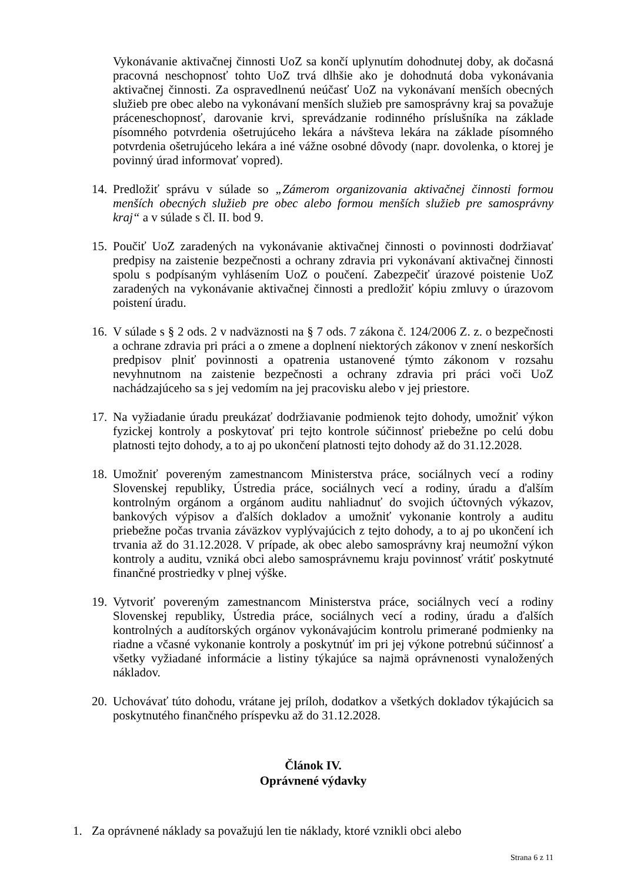Vykonávanie aktivačnej činnosti UoZ sa končí uplynutím dohodnutej doby, ak dočasná pracovná neschopnosť tohto UoZ trvá dlhšie ako je dohodnutá doba vykonávania aktivačnej činnosti. Za ospravedlnenú neúčasť UoZ na vykonávaní menších obecných služieb pre obec alebo na vykonávaní menších služieb pre samosprávny kraj sa považuje práceneschopnosť, darovanie krvi, sprevádzanie rodinného príslušníka na základe písomného potvrdenia ošetrujúceho lekára a návšteva lekára na základe písomného potvrdenia ošetrujúceho lekára a iné vážne osobné dôvody (napr. dovolenka, o ktorej je povinný úrad informovať vopred).
14. Predložiť správu v súlade so „Zámerom organizovania aktivačnej činnosti formou menších obecných služieb pre obec alebo formou menších služieb pre samosprávny kraj“ a v súlade s čl. II. bod 9.
15. Poučiť UoZ zaradených na vykonávanie aktivačnej činnosti o povinnosti dodržiavať predpisy na zaistenie bezpečnosti a ochrany zdravia pri vykonávaní aktivačnej činnosti spolu s podpísaným vyhlásením UoZ o poučení. Zabezpečiť úrazové poistenie UoZ zaradených na vykonávanie aktivačnej činnosti a predložiť kópiu zmluvy o úrazovom poistení úradu.
16. V súlade s § 2 ods. 2 v nadväznosti na § 7 ods. 7 zákona č. 124/2006 Z. z. o bezpečnosti a ochrane zdravia pri práci a o zmene a doplnení niektorých zákonov v znení neskorších predpisov plniť povinnosti a opatrenia ustanovené týmto zákonom v rozsahu nevyhnutnom na zaistenie bezpečnosti a ochrany zdravia pri práci voči UoZ nachádzajúceho sa s jej vedomím na jej pracovisku alebo v jej priestore.
17. Na vyžiadanie úradu preukázať dodržiavanie podmienok tejto dohody, umožniť výkon fyzickej kontroly a poskytovať pri tejto kontrole súčinnosť priebežne po celú dobu platnosti tejto dohody, a to aj po ukončení platnosti tejto dohody až do 31.12.2028.
18. Umožniť povereným zamestnancom Ministerstva práce, sociálnych vecí a rodiny Slovenskej republiky, Ústredia práce, sociálnych vecí a rodiny, úradu a ďalším kontrolným orgánom a orgánom auditu nahliadnuť do svojich účtovných výkazov, bankových výpisov a ďalších dokladov a umožniť vykonanie kontroly a auditu priebežne počas trvania záväzkov vyplývajúcich z tejto dohody, a to aj po ukončení ich trvania až do 31.12.2028. V prípade, ak obec alebo samosprávny kraj neumožní výkon kontroly a auditu, vzniká obci alebo samosprávnemu kraju povinnosť vrátiť poskytnuté finančné prostriedky v plnej výške.
19. Vytvoriť povereným zamestnancom Ministerstva práce, sociálnych vecí a rodiny Slovenskej republiky, Ústredia práce, sociálnych vecí a rodiny, úradu a ďalších kontrolných a audítorských orgánov vykonávajúcim kontrolu primerané podmienky na riadne a včasné vykonanie kontroly a poskytnúť im pri jej výkone potrebnú súčinnosť a všetky vyžiadané informácie a listiny týkajúce sa najmä oprávnenosti vynaložených nákladov.
20. Uchovávať túto dohodu, vrátane jej príloh, dodatkov a všetkých dokladov týkajúcich sa poskytnutého finančného príspevku až do 31.12.2028.
Článok IV.
Oprávnené výdavky
1. Za oprávnené náklady sa považujú len tie náklady, ktoré vznikli obci alebo
Strana 6 z 11